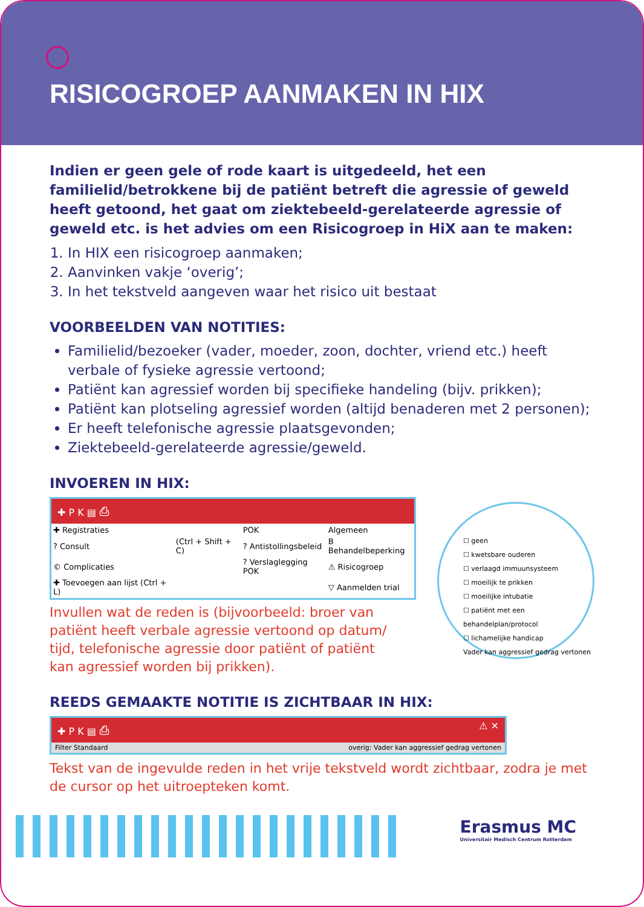RISICOGROEP AANMAKEN IN HIX
Indien er geen gele of rode kaart is uitgedeeld, het een familielid/betrokkene bij de patiënt betreft die agressie of geweld heeft getoond, het gaat om ziektebeeld-gerelateerde agressie of geweld etc. is het advies om een Risicogroep in HiX aan te maken:
1. In HIX een risicogroep aanmaken;
2. Aanvinken vakje ‘overig’;
3. In het tekstveld aangeven waar het risico uit bestaat
VOORBEELDEN VAN NOTITIES:
Familielid/bezoeker (vader, moeder, zoon, dochter, vriend etc.) heeft verbale of fysieke agressie vertoond;
Patiënt kan agressief worden bij specifieke handeling (bijv. prikken);
Patiënt kan plotseling agressief worden (altijd benaderen met 2 personen);
Er heeft telefonische agressie plaatsgevonden;
Ziektebeeld-gerelateerde agressie/geweld.
INVOEREN IN HIX:
✚ P K ▤ ⎙
| ✚ Registraties | | POK | Algemeen |
| ? Consult | (Ctrl + Shift + C) | ? Antistollingsbeleid | B Behandelbeperking |
| © Complicaties | | ? Verslaglegging POK | ⚠ Risicogroep |
| ✚ Toevoegen aan lijst (Ctrl + L) | | | ▽ Aanmelden trial |
Invullen wat de reden is (bijvoorbeeld: broer van patiënt heeft verbale agressie vertoond op datum/ tijd, telefonische agressie door patiënt of patiënt kan agressief worden bij prikken).
REEDS GEMAAKTE NOTITIE IS ZICHTBAAR IN HIX:
✚ P K ▤ ⎙ ⚠ ✕
Filter Standaard overig: Vader kan aggressief gedrag vertonen
Tekst van de ingevulde reden in het vrije tekstveld wordt zichtbaar, zodra je met de cursor op het uitroepteken komt.
☐ geen
☐ kwetsbare ouderen
☐ verlaagd immuunsysteem
☐ moeilijk te prikken
☐ moeilijke intubatie
☐ patiënt met een behandelplan/protocol
☐ lichamelijke handicap
Vader kan aggressief gedrag vertonen
Erasmus MC
Universitair Medisch Centrum Rotterdam